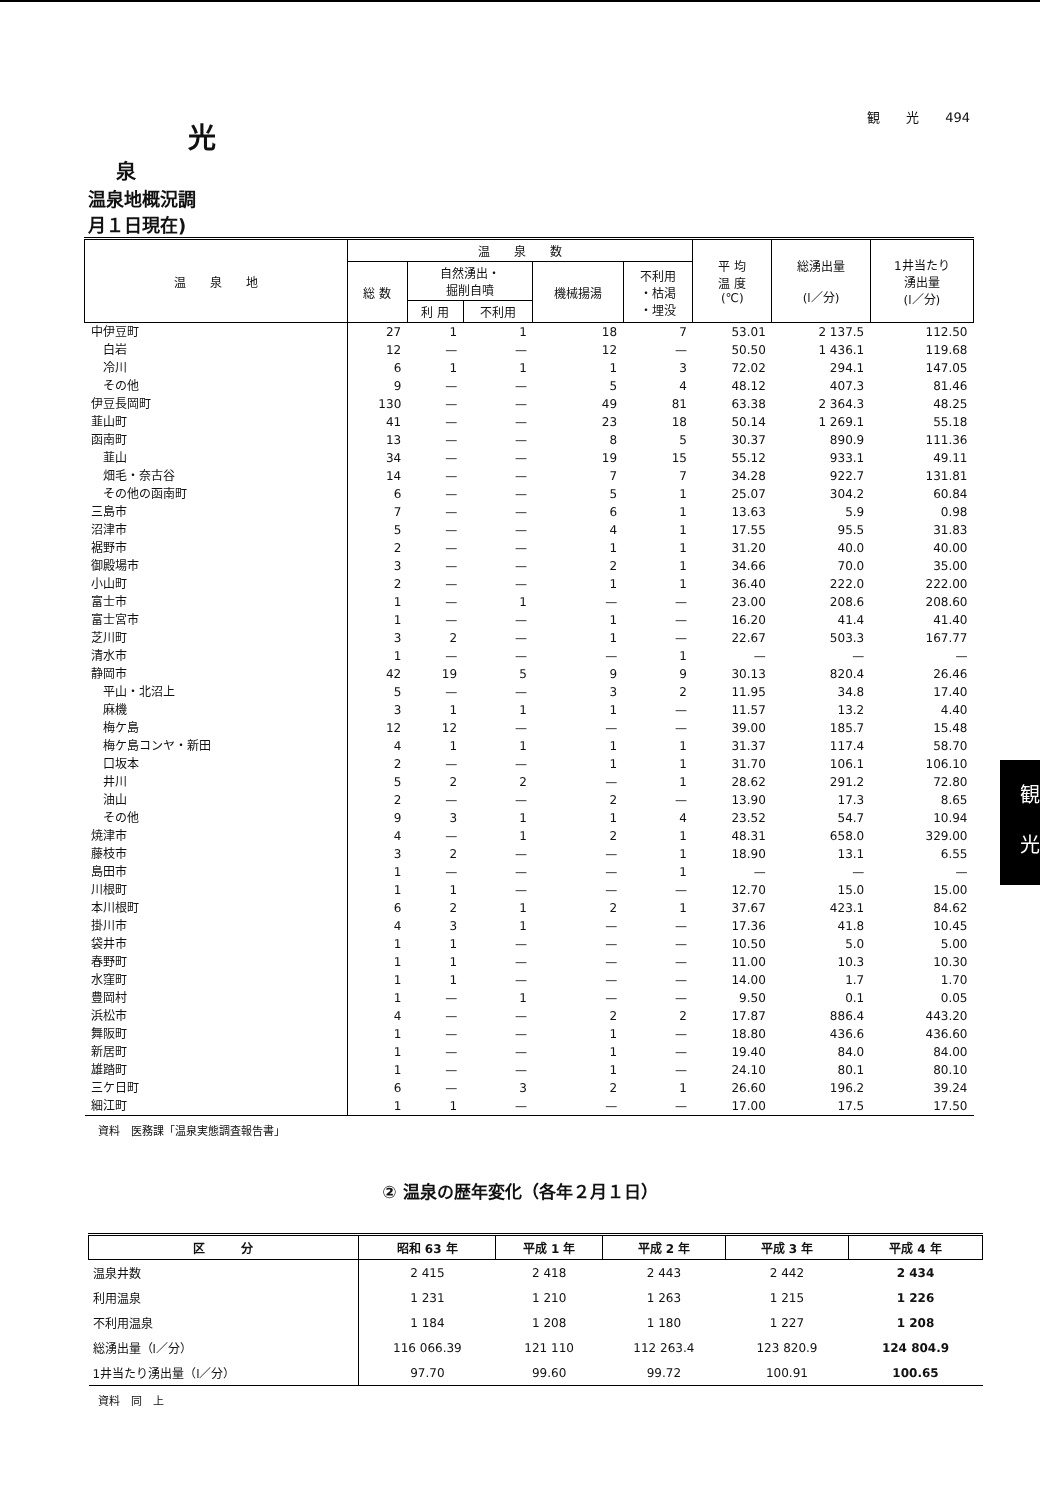観　　光　　494
光
泉
温泉地概況調
月１日現在)
| 温 泉 地 | 温 泉 数 | | | | | 平 均 温 度 (℃) | 総湧出量 (l／分) | 1井当たり 湧出量 (l／分) |
| --- | --- | --- | --- | --- | --- | --- | --- | --- |
| | 総 数 | 自然湧出・ 掘削自噴 | | 機械揚湯 | 不利用 ・枯渇 ・埋没 | | | |
| | | 利 用 | 不利用 | | | | | |
| 中伊豆町 | 27 | 1 | 1 | 18 | 7 | 53.01 | 2 137.5 | 112.50 |
| 白岩 | 12 | — | — | 12 | — | 50.50 | 1 436.1 | 119.68 |
| 冷川 | 6 | 1 | 1 | 1 | 3 | 72.02 | 294.1 | 147.05 |
| その他 | 9 | — | — | 5 | 4 | 48.12 | 407.3 | 81.46 |
| 伊豆長岡町 | 130 | — | — | 49 | 81 | 63.38 | 2 364.3 | 48.25 |
| 韮山町 | 41 | — | — | 23 | 18 | 50.14 | 1 269.1 | 55.18 |
| 函南町 | 13 | — | — | 8 | 5 | 30.37 | 890.9 | 111.36 |
| 韮山 | 34 | — | — | 19 | 15 | 55.12 | 933.1 | 49.11 |
| 畑毛・奈古谷 | 14 | — | — | 7 | 7 | 34.28 | 922.7 | 131.81 |
| その他の函南町 | 6 | — | — | 5 | 1 | 25.07 | 304.2 | 60.84 |
| 三島市 | 7 | — | — | 6 | 1 | 13.63 | 5.9 | 0.98 |
| 沼津市 | 5 | — | — | 4 | 1 | 17.55 | 95.5 | 31.83 |
| 裾野市 | 2 | — | — | 1 | 1 | 31.20 | 40.0 | 40.00 |
| 御殿場市 | 3 | — | — | 2 | 1 | 34.66 | 70.0 | 35.00 |
| 小山町 | 2 | — | — | 1 | 1 | 36.40 | 222.0 | 222.00 |
| 富士市 | 1 | — | 1 | — | — | 23.00 | 208.6 | 208.60 |
| 富士宮市 | 1 | — | — | 1 | — | 16.20 | 41.4 | 41.40 |
| 芝川町 | 3 | 2 | — | 1 | — | 22.67 | 503.3 | 167.77 |
| 清水市 | 1 | — | — | — | 1 | — | — | — |
| 静岡市 | 42 | 19 | 5 | 9 | 9 | 30.13 | 820.4 | 26.46 |
| 平山・北沼上 | 5 | — | — | 3 | 2 | 11.95 | 34.8 | 17.40 |
| 麻機 | 3 | 1 | 1 | 1 | — | 11.57 | 13.2 | 4.40 |
| 梅ケ島 | 12 | 12 | — | — | — | 39.00 | 185.7 | 15.48 |
| 梅ケ島コンヤ・新田 | 4 | 1 | 1 | 1 | 1 | 31.37 | 117.4 | 58.70 |
| 口坂本 | 2 | — | — | 1 | 1 | 31.70 | 106.1 | 106.10 |
| 井川 | 5 | 2 | 2 | — | 1 | 28.62 | 291.2 | 72.80 |
| 油山 | 2 | — | — | 2 | — | 13.90 | 17.3 | 8.65 |
| その他 | 9 | 3 | 1 | 1 | 4 | 23.52 | 54.7 | 10.94 |
| 焼津市 | 4 | — | 1 | 2 | 1 | 48.31 | 658.0 | 329.00 |
| 藤枝市 | 3 | 2 | — | — | 1 | 18.90 | 13.1 | 6.55 |
| 島田市 | 1 | — | — | — | 1 | — | — | — |
| 川根町 | 1 | 1 | — | — | — | 12.70 | 15.0 | 15.00 |
| 本川根町 | 6 | 2 | 1 | 2 | 1 | 37.67 | 423.1 | 84.62 |
| 掛川市 | 4 | 3 | 1 | — | — | 17.36 | 41.8 | 10.45 |
| 袋井市 | 1 | 1 | — | — | — | 10.50 | 5.0 | 5.00 |
| 春野町 | 1 | 1 | — | — | — | 11.00 | 10.3 | 10.30 |
| 水窪町 | 1 | 1 | — | — | — | 14.00 | 1.7 | 1.70 |
| 豊岡村 | 1 | — | 1 | — | — | 9.50 | 0.1 | 0.05 |
| 浜松市 | 4 | — | — | 2 | 2 | 17.87 | 886.4 | 443.20 |
| 舞阪町 | 1 | — | — | 1 | — | 18.80 | 436.6 | 436.60 |
| 新居町 | 1 | — | — | 1 | — | 19.40 | 84.0 | 84.00 |
| 雄踏町 | 1 | — | — | 1 | — | 24.10 | 80.1 | 80.10 |
| 三ケ日町 | 6 | — | 3 | 2 | 1 | 26.60 | 196.2 | 39.24 |
| 細江町 | 1 | 1 | — | — | — | 17.00 | 17.5 | 17.50 |
資料　医務課「温泉実態調査報告書」
② 温泉の歴年変化（各年２月１日）
| 区 分 | 昭和 63 年 | 平成 1 年 | 平成 2 年 | 平成 3 年 | 平成 4 年 |
| --- | --- | --- | --- | --- | --- |
| 温泉井数 | 2 415 | 2 418 | 2 443 | 2 442 | 2 434 |
| 利用温泉 | 1 231 | 1 210 | 1 263 | 1 215 | 1 226 |
| 不利用温泉 | 1 184 | 1 208 | 1 180 | 1 227 | 1 208 |
| 総湧出量（l／分） | 116 066.39 | 121 110 | 112 263.4 | 123 820.9 | 124 804.9 |
| 1井当たり湧出量（l／分） | 97.70 | 99.60 | 99.72 | 100.91 | 100.65 |
資料　同　上
観
光